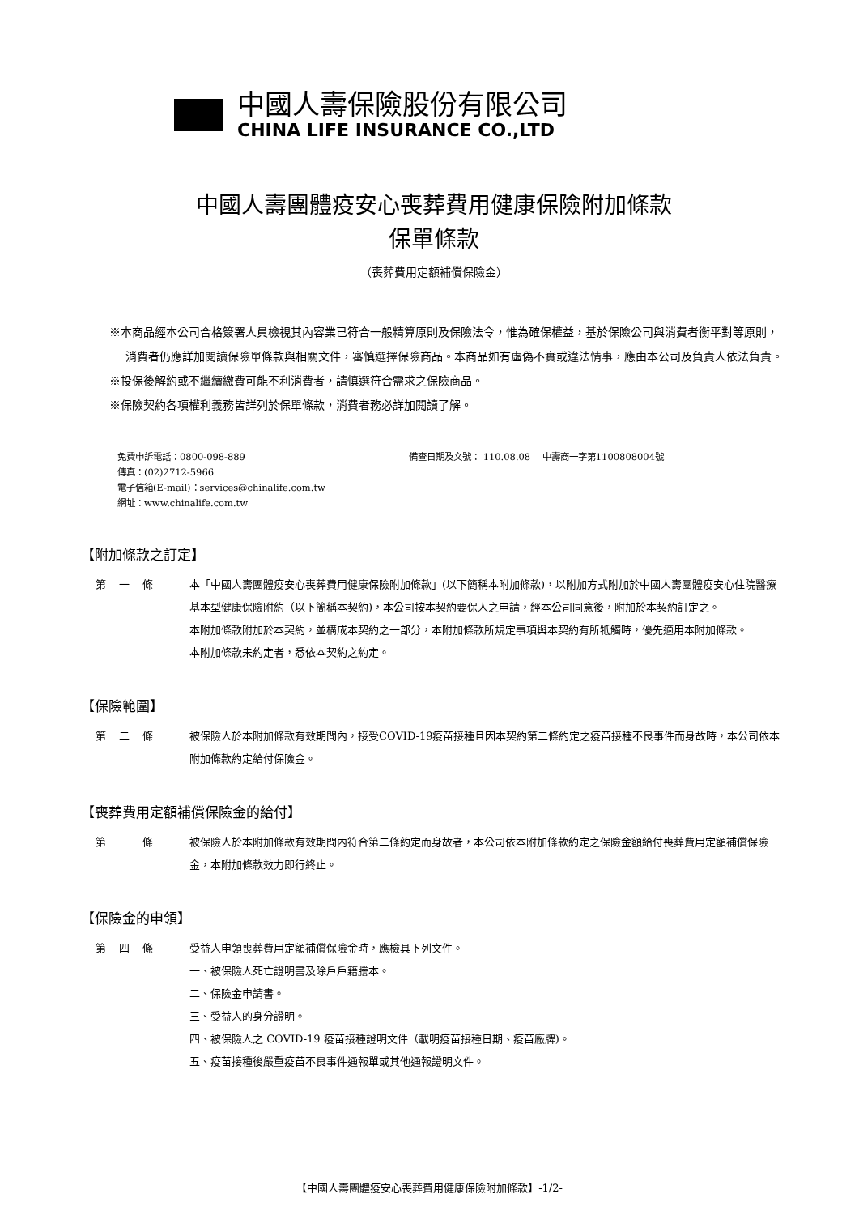中國人壽保險股份有限公司
CHINA LIFE INSURANCE CO.,LTD
中國人壽團體疫安心喪葬費用健康保險附加條款
保單條款
（喪葬費用定額補償保險金）
※本商品經本公司合格簽署人員檢視其內容業已符合一般精算原則及保險法令，惟為確保權益，基於保險公司與消費者衡平對等原則，消費者仍應詳加閱讀保險單條款與相關文件，審慎選擇保險商品。本商品如有虛偽不實或違法情事，應由本公司及負責人依法負責。
※投保後解約或不繼續繳費可能不利消費者，請慎選符合需求之保險商品。
※保險契約各項權利義務皆詳列於保單條款，消費者務必詳加閱讀了解。
免費申訴電話：0800-098-889
傳真：(02)2712-5966
電子信箱(E-mail)：services@chinalife.com.tw
網址：www.chinalife.com.tw
備查日期及文號： 110.08.08 中壽商一字第1100808004號
【附加條款之訂定】
第一條 本「中國人壽團體疫安心喪葬費用健康保險附加條款」(以下簡稱本附加條款)，以附加方式附加於中國人壽團體疫安心住院醫療基本型健康保險附約（以下簡稱本契約)，本公司按本契約要保人之申請，經本公司同意後，附加於本契約訂定之。
本附加條款附加於本契約，並構成本契約之一部分，本附加條款所規定事項與本契約有所牴觸時，優先適用本附加條款。
本附加條款未約定者，悉依本契約之約定。
【保險範圍】
第二條 被保險人於本附加條款有效期間內，接受COVID-19疫苗接種且因本契約第二條約定之疫苗接種不良事件而身故時，本公司依本附加條款約定給付保險金。
【喪葬費用定額補償保險金的給付】
第三條 被保險人於本附加條款有效期間內符合第二條約定而身故者，本公司依本附加條款約定之保險金額給付喪葬費用定額補償保險金，本附加條款效力即行終止。
【保險金的申領】
第四條 受益人申領喪葬費用定額補償保險金時，應檢具下列文件。
一、被保險人死亡證明書及除戶戶籍謄本。
二、保險金申請書。
三、受益人的身分證明。
四、被保險人之 COVID-19 疫苗接種證明文件（載明疫苗接種日期、疫苗廠牌)。
五、疫苗接種後嚴重疫苗不良事件通報單或其他通報證明文件。
【中國人壽團體疫安心喪葬費用健康保險附加條款】-1/2-